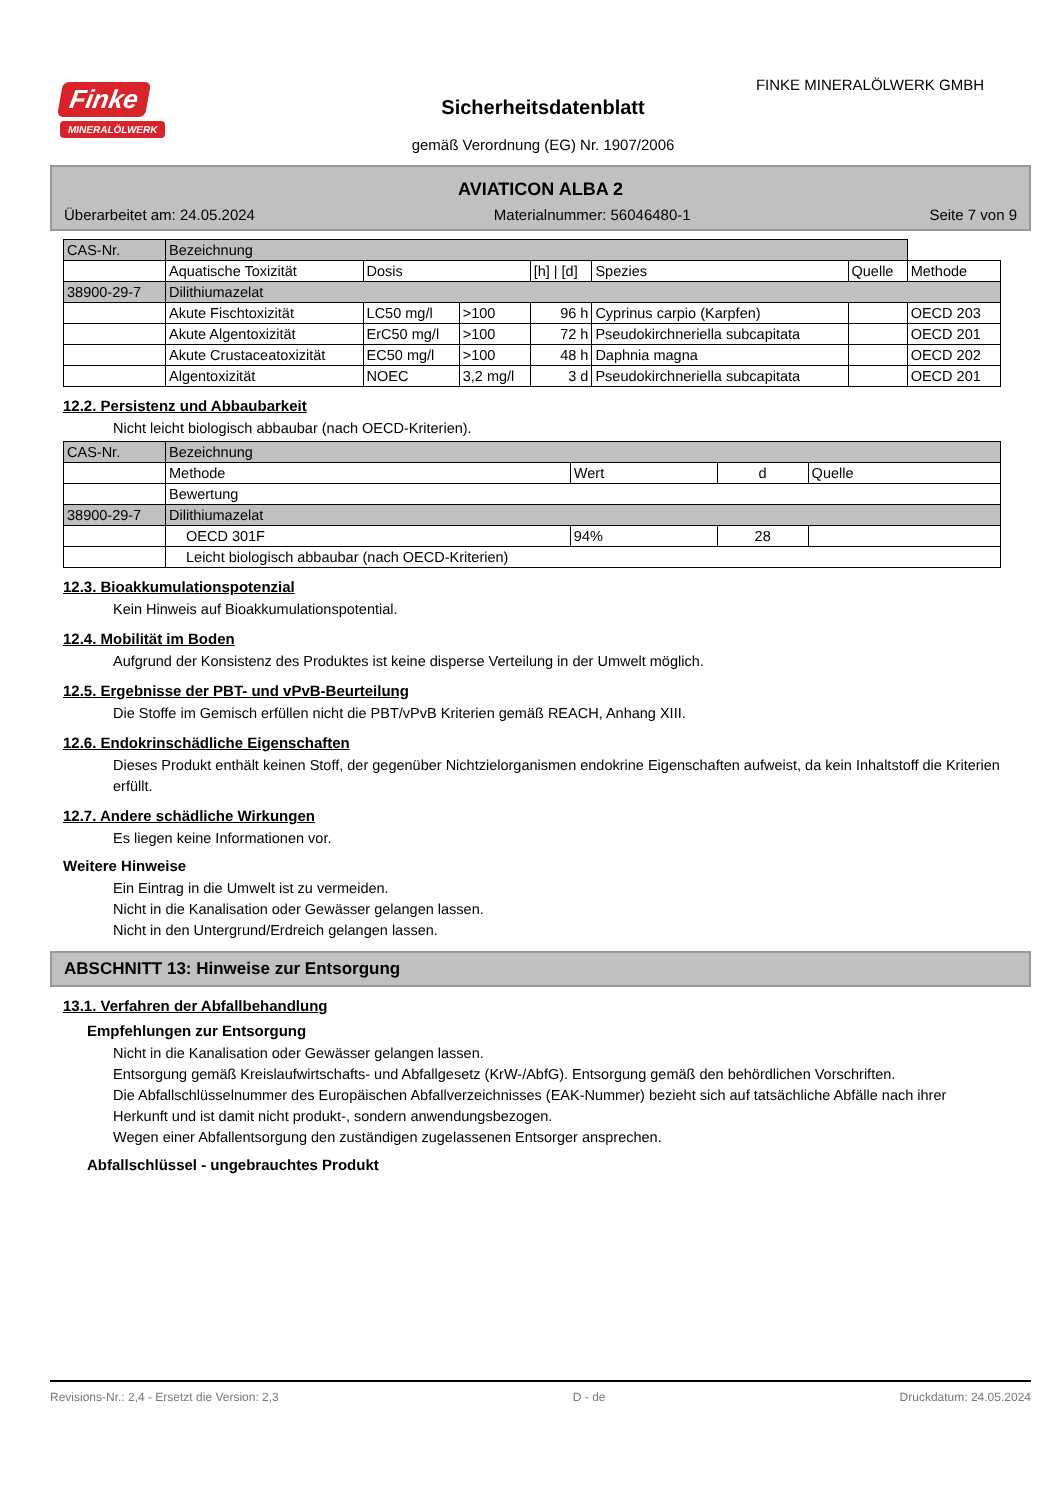Finke
MINERALÖLWERK
FINKE MINERALÖLWERK GMBH
Sicherheitsdatenblatt
gemäß Verordnung (EG) Nr. 1907/2006
AVIATICON ALBA 2
Überarbeitet am: 24.05.2024 Materialnummer: 56046480-1 Seite 7 von 9
| CAS-Nr. | Bezeichnung | | | | | | |
| | Aquatische Toxizität | Dosis | | [h] / [d] | Spezies | Quelle | Methode |
| 38900-29-7 | Dilithiumazelat | | | | | | |
| | Akute Fischtoxizität | LC50 mg/l | >100 | 96 h | Cyprinus carpio (Karpfen) | | OECD 203 |
| | Akute Algentoxizität | ErC50 mg/l | >100 | 72 h | Pseudokirchneriella subcapitata | | OECD 201 |
| | Akute Crustaceatoxizität | EC50 mg/l | >100 | 48 h | Daphnia magna | | OECD 202 |
| | Algentoxizität | NOEC | 3,2 mg/l | 3 d | Pseudokirchneriella subcapitata | | OECD 201 |
12.2. Persistenz und Abbaubarkeit
Nicht leicht biologisch abbaubar (nach OECD-Kriterien).
| CAS-Nr. | Bezeichnung | | | |
| | Methode | Wert | d | Quelle |
| | Bewertung | | | |
| 38900-29-7 | Dilithiumazelat | | | |
| | OECD 301F | 94% | 28 | |
| | Leicht biologisch abbaubar (nach OECD-Kriterien) | | | |
12.3. Bioakkumulationspotenzial
Kein Hinweis auf Bioakkumulationspotential.
12.4. Mobilität im Boden
Aufgrund der Konsistenz des Produktes ist keine disperse Verteilung in der Umwelt möglich.
12.5. Ergebnisse der PBT- und vPvB-Beurteilung
Die Stoffe im Gemisch erfüllen nicht die PBT/vPvB Kriterien gemäß REACH, Anhang XIII.
12.6. Endokrinschädliche Eigenschaften
Dieses Produkt enthält keinen Stoff, der gegenüber Nichtzielorganismen endokrine Eigenschaften aufweist, da kein Inhaltstoff die Kriterien erfüllt.
12.7. Andere schädliche Wirkungen
Es liegen keine Informationen vor.
Weitere Hinweise
Ein Eintrag in die Umwelt ist zu vermeiden.
Nicht in die Kanalisation oder Gewässer gelangen lassen.
Nicht in den Untergrund/Erdreich gelangen lassen.
ABSCHNITT 13: Hinweise zur Entsorgung
13.1. Verfahren der Abfallbehandlung
Empfehlungen zur Entsorgung
Nicht in die Kanalisation oder Gewässer gelangen lassen.
Entsorgung gemäß Kreislaufwirtschafts- und Abfallgesetz (KrW-/AbfG). Entsorgung gemäß den behördlichen Vorschriften.
Die Abfallschlüsselnummer des Europäischen Abfallverzeichnisses (EAK-Nummer) bezieht sich auf tatsächliche Abfälle nach ihrer Herkunft und ist damit nicht produkt-, sondern anwendungsbezogen.
Wegen einer Abfallentsorgung den zuständigen zugelassenen Entsorger ansprechen.
Abfallschlüssel - ungebrauchtes Produkt
Revisions-Nr.: 2,4 - Ersetzt die Version: 2,3 D - de Druckdatum: 24.05.2024